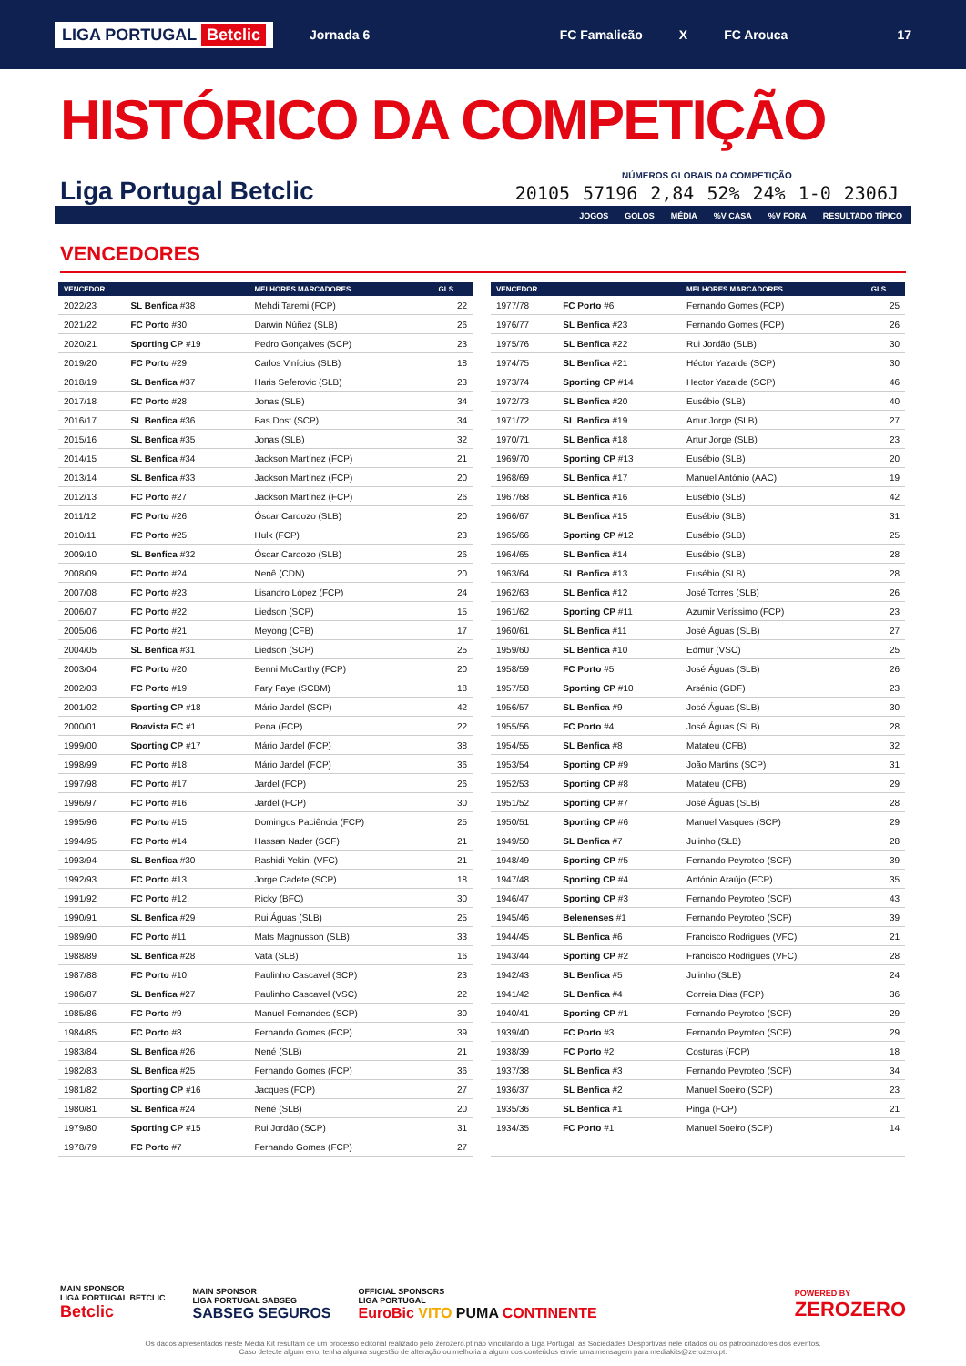LIGA PORTUGAL Betclic Jornada 6 FC Famalicão X FC Arouca 17
HISTÓRICO DA COMPETIÇÃO
Liga Portugal Betclic
NÚMEROS GLOBAIS DA COMPETIÇÃO
| 20105 | 57196 | 2,84 | 52% | 24% | 1-0 | 2306J |
| JOGOS | GOLOS | MÉDIA | %V CASA | %V FORA | RESULTADO TÍPICO |
VENCEDORES
| VENCEDOR | | MELHORES MARCADORES | GLS |
| --- | --- | --- | --- |
| 2022/23 | SL Benfica #38 | Mehdi Taremi (FCP) | 22 |
| 2021/22 | FC Porto #30 | Darwin Núñez (SLB) | 26 |
| 2020/21 | Sporting CP #19 | Pedro Gonçalves (SCP) | 23 |
| 2019/20 | FC Porto #29 | Carlos Vinícius (SLB) | 18 |
| 2018/19 | SL Benfica #37 | Haris Seferovic (SLB) | 23 |
| 2017/18 | FC Porto #28 | Jonas (SLB) | 34 |
| 2016/17 | SL Benfica #36 | Bas Dost (SCP) | 34 |
| 2015/16 | SL Benfica #35 | Jonas (SLB) | 32 |
| 2014/15 | SL Benfica #34 | Jackson Martínez (FCP) | 21 |
| 2013/14 | SL Benfica #33 | Jackson Martínez (FCP) | 20 |
| 2012/13 | FC Porto #27 | Jackson Martínez (FCP) | 26 |
| 2011/12 | FC Porto #26 | Óscar Cardozo (SLB) | 20 |
| 2010/11 | FC Porto #25 | Hulk (FCP) | 23 |
| 2009/10 | SL Benfica #32 | Óscar Cardozo (SLB) | 26 |
| 2008/09 | FC Porto #24 | Nenê (CDN) | 20 |
| 2007/08 | FC Porto #23 | Lisandro López (FCP) | 24 |
| 2006/07 | FC Porto #22 | Liedson (SCP) | 15 |
| 2005/06 | FC Porto #21 | Meyong (CFB) | 17 |
| 2004/05 | SL Benfica #31 | Liedson (SCP) | 25 |
| 2003/04 | FC Porto #20 | Benni McCarthy (FCP) | 20 |
| 2002/03 | FC Porto #19 | Fary Faye (SCBM) | 18 |
| 2001/02 | Sporting CP #18 | Mário Jardel (SCP) | 42 |
| 2000/01 | Boavista FC #1 | Pena (FCP) | 22 |
| 1999/00 | Sporting CP #17 | Mário Jardel (FCP) | 38 |
| 1998/99 | FC Porto #18 | Mário Jardel (FCP) | 36 |
| 1997/98 | FC Porto #17 | Jardel (FCP) | 26 |
| 1996/97 | FC Porto #16 | Jardel (FCP) | 30 |
| 1995/96 | FC Porto #15 | Domingos Paciência (FCP) | 25 |
| 1994/95 | FC Porto #14 | Hassan Nader (SCF) | 21 |
| 1993/94 | SL Benfica #30 | Rashidi Yekini (VFC) | 21 |
| 1992/93 | FC Porto #13 | Jorge Cadete (SCP) | 18 |
| 1991/92 | FC Porto #12 | Ricky (BFC) | 30 |
| 1990/91 | SL Benfica #29 | Rui Águas (SLB) | 25 |
| 1989/90 | FC Porto #11 | Mats Magnusson (SLB) | 33 |
| 1988/89 | SL Benfica #28 | Vata (SLB) | 16 |
| 1987/88 | FC Porto #10 | Paulinho Cascavel (SCP) | 23 |
| 1986/87 | SL Benfica #27 | Paulinho Cascavel (VSC) | 22 |
| 1985/86 | FC Porto #9 | Manuel Fernandes (SCP) | 30 |
| 1984/85 | FC Porto #8 | Fernando Gomes (FCP) | 39 |
| 1983/84 | SL Benfica #26 | Nené (SLB) | 21 |
| 1982/83 | SL Benfica #25 | Fernando Gomes (FCP) | 36 |
| 1981/82 | Sporting CP #16 | Jacques (FCP) | 27 |
| 1980/81 | SL Benfica #24 | Nené (SLB) | 20 |
| 1979/80 | Sporting CP #15 | Rui Jordão (SCP) | 31 |
| 1978/79 | FC Porto #7 | Fernando Gomes (FCP) | 27 |
| VENCEDOR | | MELHORES MARCADORES | GLS |
| --- | --- | --- | --- |
| 1977/78 | FC Porto #6 | Fernando Gomes (FCP) | 25 |
| 1976/77 | SL Benfica #23 | Fernando Gomes (FCP) | 26 |
| 1975/76 | SL Benfica #22 | Rui Jordão (SLB) | 30 |
| 1974/75 | SL Benfica #21 | Héctor Yazalde (SCP) | 30 |
| 1973/74 | Sporting CP #14 | Hector Yazalde (SCP) | 46 |
| 1972/73 | SL Benfica #20 | Eusébio (SLB) | 40 |
| 1971/72 | SL Benfica #19 | Artur Jorge (SLB) | 27 |
| 1970/71 | SL Benfica #18 | Artur Jorge (SLB) | 23 |
| 1969/70 | Sporting CP #13 | Eusébio (SLB) | 20 |
| 1968/69 | SL Benfica #17 | Manuel António (AAC) | 19 |
| 1967/68 | SL Benfica #16 | Eusébio (SLB) | 42 |
| 1966/67 | SL Benfica #15 | Eusébio (SLB) | 31 |
| 1965/66 | Sporting CP #12 | Eusébio (SLB) | 25 |
| 1964/65 | SL Benfica #14 | Eusébio (SLB) | 28 |
| 1963/64 | SL Benfica #13 | Eusébio (SLB) | 28 |
| 1962/63 | SL Benfica #12 | José Torres (SLB) | 26 |
| 1961/62 | Sporting CP #11 | Azumir Veríssimo (FCP) | 23 |
| 1960/61 | SL Benfica #11 | José Águas (SLB) | 27 |
| 1959/60 | SL Benfica #10 | Edmur (VSC) | 25 |
| 1958/59 | FC Porto #5 | José Águas (SLB) | 26 |
| 1957/58 | Sporting CP #10 | Arsénio (GDF) | 23 |
| 1956/57 | SL Benfica #9 | José Águas (SLB) | 30 |
| 1955/56 | FC Porto #4 | José Águas (SLB) | 28 |
| 1954/55 | SL Benfica #8 | Matateu (CFB) | 32 |
| 1953/54 | Sporting CP #9 | João Martins (SCP) | 31 |
| 1952/53 | Sporting CP #8 | Matateu (CFB) | 29 |
| 1951/52 | Sporting CP #7 | José Águas (SLB) | 28 |
| 1950/51 | Sporting CP #6 | Manuel Vasques (SCP) | 29 |
| 1949/50 | SL Benfica #7 | Julinho (SLB) | 28 |
| 1948/49 | Sporting CP #5 | Fernando Peyroteo (SCP) | 39 |
| 1947/48 | Sporting CP #4 | António Araújo (FCP) | 35 |
| 1946/47 | Sporting CP #3 | Fernando Peyroteo (SCP) | 43 |
| 1945/46 | Belenenses #1 | Fernando Peyroteo (SCP) | 39 |
| 1944/45 | SL Benfica #6 | Francisco Rodrigues (VFC) | 21 |
| 1943/44 | Sporting CP #2 | Francisco Rodrigues (VFC) | 28 |
| 1942/43 | SL Benfica #5 | Julinho (SLB) | 24 |
| 1941/42 | SL Benfica #4 | Correia Dias (FCP) | 36 |
| 1940/41 | Sporting CP #1 | Fernando Peyroteo (SCP) | 29 |
| 1939/40 | FC Porto #3 | Fernando Peyroteo (SCP) | 29 |
| 1938/39 | FC Porto #2 | Costuras (FCP) | 18 |
| 1937/38 | SL Benfica #3 | Fernando Peyroteo (SCP) | 34 |
| 1936/37 | SL Benfica #2 | Manuel Soeiro (SCP) | 23 |
| 1935/36 | SL Benfica #1 | Pinga (FCP) | 21 |
| 1934/35 | FC Porto #1 | Manuel Soeiro (SCP) | 14 |
MAIN SPONSOR
LIGA PORTUGAL BETCLIC
Betclic
MAIN SPONSOR
LIGA PORTUGAL SABSEG
SABSEG SEGUROS
OFFICIAL SPONSORS
LIGA PORTUGAL
EuroBic VITO PUMA CONTINENTE
POWERED BY
ZEROZERO
Os dados apresentados neste Media Kit resultam de um processo editorial realizado pelo zerozero.pt não vinculando a Liga Portugal, as Sociedades Desportivas nele citados ou os patrocinadores dos eventos.
Caso detecte algum erro, tenha alguma sugestão de alteração ou melhoria a algum dos conteúdos envie uma mensagem para mediakits@zerozero.pt.